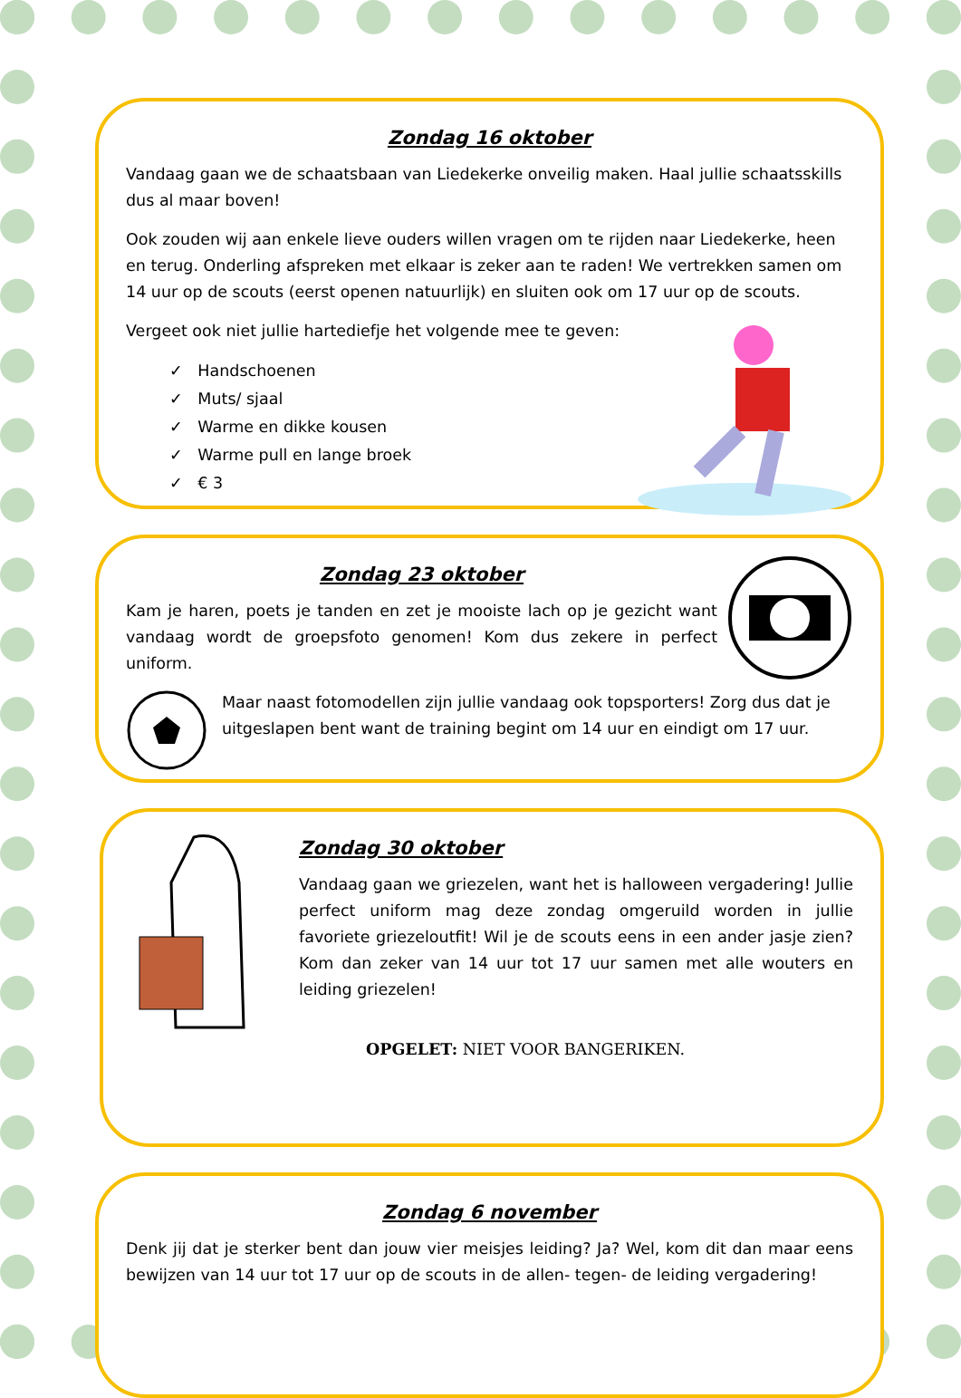Zondag 16 oktober
Vandaag gaan we de schaatsbaan van Liedekerke onveilig maken. Haal jullie schaatsskills dus al maar boven!
Ook zouden wij aan enkele lieve ouders willen vragen om te rijden naar Liedekerke, heen en terug. Onderling afspreken met elkaar is zeker aan te raden! We vertrekken samen om 14 uur op de scouts (eerst openen natuurlijk) en sluiten ook om 17 uur op de scouts.
Vergeet ook niet jullie hartediefje het volgende mee te geven:
✓ Handschoenen
✓ Muts/ sjaal
✓ Warme en dikke kousen
✓ Warme pull en lange broek
✓ € 3
Zondag 23 oktober
Kam je haren, poets je tanden en zet je mooiste lach op je gezicht want vandaag wordt de groepsfoto genomen! Kom dus zekere in perfect uniform.
Maar naast fotomodellen zijn jullie vandaag ook topsporters! Zorg dus dat je uitgeslapen bent want de training begint om 14 uur en eindigt om 17 uur.
Zondag 30 oktober
Vandaag gaan we griezelen, want het is halloween vergadering! Jullie perfect uniform mag deze zondag omgeruild worden in jullie favoriete griezeloutfit! Wil je de scouts eens in een ander jasje zien? Kom dan zeker van 14 uur tot 17 uur samen met alle wouters en leiding griezelen!
OPGELET: NIET VOOR BANGERIKEN.
Zondag 6 november
Denk jij dat je sterker bent dan jouw vier meisjes leiding? Ja? Wel, kom dit dan maar eens bewijzen van 14 uur tot 17 uur op de scouts in de allen- tegen- de leiding vergadering!